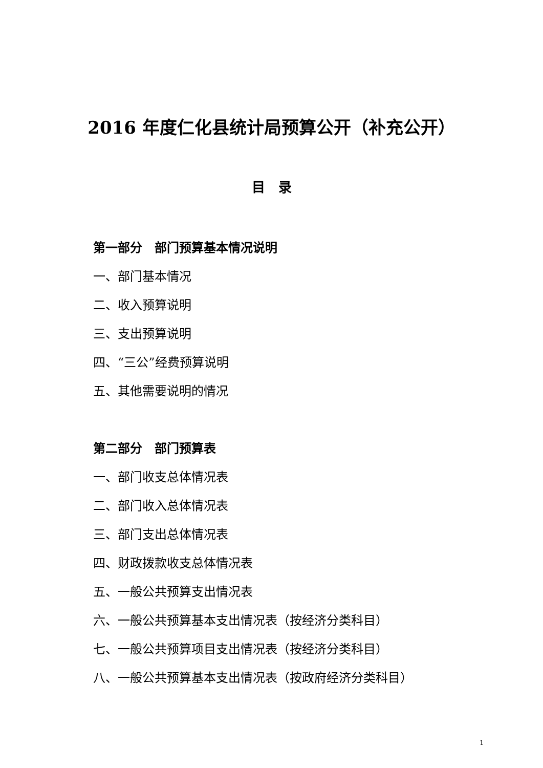2016 年度仁化县统计局预算公开（补充公开）
目　录
第一部分　部门预算基本情况说明
一、部门基本情况
二、收入预算说明
三、支出预算说明
四、“三公”经费预算说明
五、其他需要说明的情况
第二部分　部门预算表
一、部门收支总体情况表
二、部门收入总体情况表
三、部门支出总体情况表
四、财政拨款收支总体情况表
五、一般公共预算支出情况表
六、一般公共预算基本支出情况表（按经济分类科目）
七、一般公共预算项目支出情况表（按经济分类科目）
八、一般公共预算基本支出情况表（按政府经济分类科目）
1